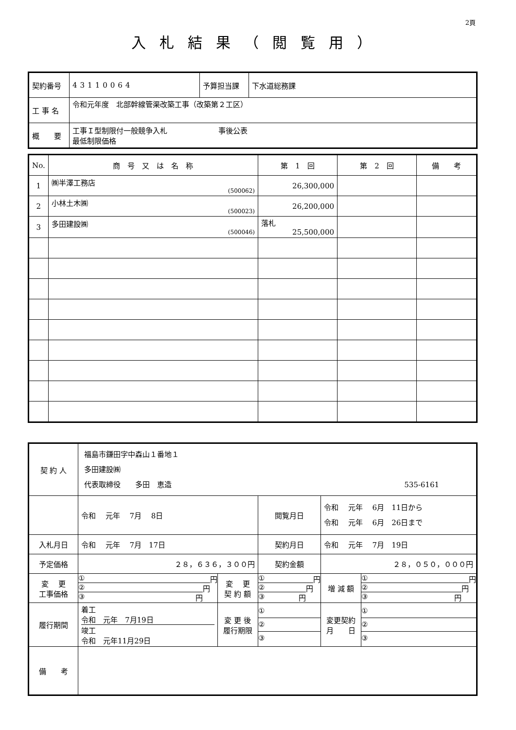2頁
入札結果（閲覧用）
| 契約番号 | 43110064 | 予算担当課 | 下水道総務課 |
| 工 事 名 | 令和元年度 北部幹線管渠改築工事（改築第２工区） | | |
| 概 要 | 工事Ｉ型制限付一般競争入札 事後公表 最低制限価格 | | |
| No. | 商 号 又 は 名 称 | 第 1 回 | 第 2 回 | 備 考 |
| --- | --- | --- | --- | --- |
| 1 | ㈱半澤工務店 (500062) | 26,300,000 | | |
| 2 | 小林土木㈱ (500023) | 26,200,000 | | |
| 3 | 多田建設㈱ (500046) | 落札 25,500,000 | | |
| 契 約 人 | 福島市鎌田字中森山１番地１ 多田建設㈱ 代表取締役 多田 恵造 535-6161 | | | | | |
| | 令和 元年 7月 8日 | | 閲覧月日 | 令和 元年 6月 11日から 令和 元年 6月 26日まで | | |
| 入札月日 | 令和 元年 7月 17日 | | 契約月日 | 令和 元年 7月 19日 | | |
| 予定価格 | ２８，６３６，３００円 | | 契約金額 | ２８，０５０，０００円 | | |
| 変 更 工事価格 | ① 円 ② 円 ③ 円 | 変 更 契 約 額 | ① 円 ② 円 ③ 円 | | 増 減 額 | ① 円 ② 円 ③ 円 |
| 履行期間 | 着工 令和 元年 7月19日 竣工 令和 元年11月29日 | 変 更 後 履行期限 | ① ② ③ | | 変更契約 月 日 | ① ② ③ |
| 備 考 | | | | | | |